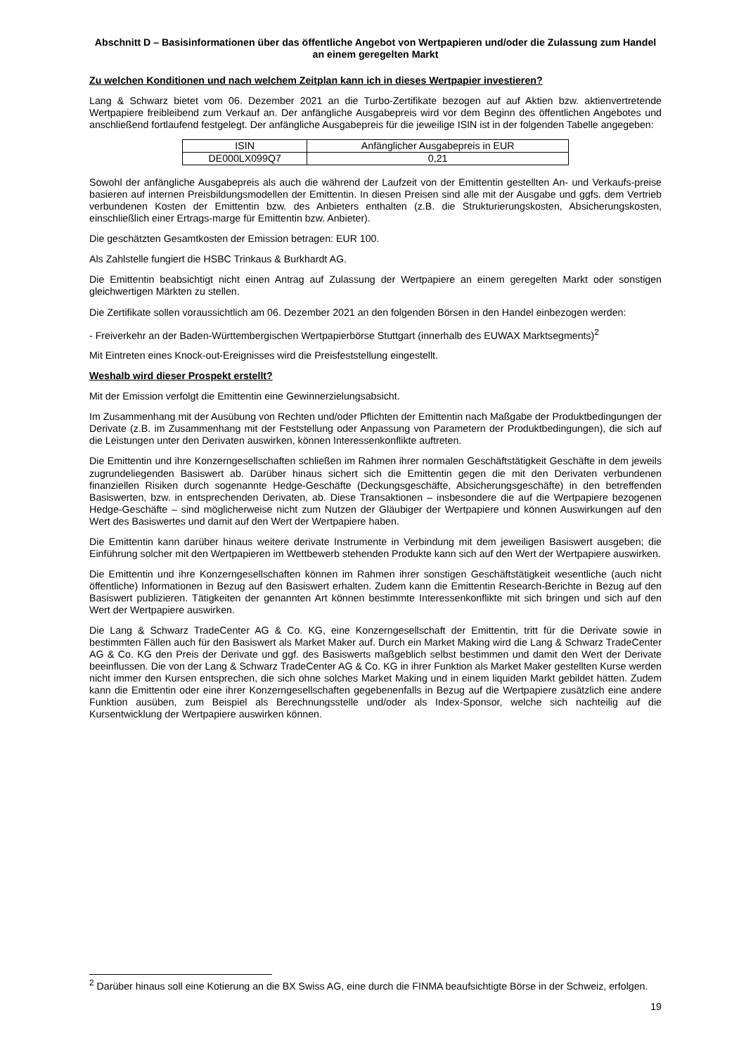Abschnitt D – Basisinformationen über das öffentliche Angebot von Wertpapieren und/oder die Zulassung zum Handel an einem geregelten Markt
Zu welchen Konditionen und nach welchem Zeitplan kann ich in dieses Wertpapier investieren?
Lang & Schwarz bietet vom 06. Dezember 2021 an die Turbo-Zertifikate bezogen auf auf Aktien bzw. aktienvertretende Wertpapiere freibleibend zum Verkauf an. Der anfängliche Ausgabepreis wird vor dem Beginn des öffentlichen Angebotes und anschließend fortlaufend festgelegt. Der anfängliche Ausgabepreis für die jeweilige ISIN ist in der folgenden Tabelle angegeben:
| ISIN | Anfänglicher Ausgabepreis in EUR |
| --- | --- |
| DE000LX099Q7 | 0,21 |
Sowohl der anfängliche Ausgabepreis als auch die während der Laufzeit von der Emittentin gestellten An- und Verkaufs-preise basieren auf internen Preisbildungsmodellen der Emittentin. In diesen Preisen sind alle mit der Ausgabe und ggfs. dem Vertrieb verbundenen Kosten der Emittentin bzw. des Anbieters enthalten (z.B. die Strukturierungskosten, Absicherungskosten, einschließlich einer Ertrags-marge für Emittentin bzw. Anbieter).
Die geschätzten Gesamtkosten der Emission betragen: EUR 100.
Als Zahlstelle fungiert die HSBC Trinkaus & Burkhardt AG.
Die Emittentin beabsichtigt nicht einen Antrag auf Zulassung der Wertpapiere an einem geregelten Markt oder sonstigen gleichwertigen Märkten zu stellen.
Die Zertifikate sollen voraussichtlich am 06. Dezember 2021 an den folgenden Börsen in den Handel einbezogen werden:
- Freiverkehr an der Baden-Württembergischen Wertpapierbörse Stuttgart (innerhalb des EUWAX Marktsegments)<sup>2</sup>
Mit Eintreten eines Knock-out-Ereignisses wird die Preisfeststellung eingestellt.
Weshalb wird dieser Prospekt erstellt?
Mit der Emission verfolgt die Emittentin eine Gewinnerzielungsabsicht.
Im Zusammenhang mit der Ausübung von Rechten und/oder Pflichten der Emittentin nach Maßgabe der Produktbedingungen der Derivate (z.B. im Zusammenhang mit der Feststellung oder Anpassung von Parametern der Produktbedingungen), die sich auf die Leistungen unter den Derivaten auswirken, können Interessenkonflikte auftreten.
Die Emittentin und ihre Konzerngesellschaften schließen im Rahmen ihrer normalen Geschäftstätigkeit Geschäfte in dem jeweils zugrundeliegenden Basiswert ab. Darüber hinaus sichert sich die Emittentin gegen die mit den Derivaten verbundenen finanziellen Risiken durch sogenannte Hedge-Geschäfte (Deckungsgeschäfte, Absicherungsgeschäfte) in den betreffenden Basiswerten, bzw. in entsprechenden Derivaten, ab. Diese Transaktionen – insbesondere die auf die Wertpapiere bezogenen Hedge-Geschäfte – sind möglicherweise nicht zum Nutzen der Gläubiger der Wertpapiere und können Auswirkungen auf den Wert des Basiswertes und damit auf den Wert der Wertpapiere haben.
Die Emittentin kann darüber hinaus weitere derivate Instrumente in Verbindung mit dem jeweiligen Basiswert ausgeben; die Einführung solcher mit den Wertpapieren im Wettbewerb stehenden Produkte kann sich auf den Wert der Wertpapiere auswirken.
Die Emittentin und ihre Konzerngesellschaften können im Rahmen ihrer sonstigen Geschäftstätigkeit wesentliche (auch nicht öffentliche) Informationen in Bezug auf den Basiswert erhalten. Zudem kann die Emittentin Research-Berichte in Bezug auf den Basiswert publizieren. Tätigkeiten der genannten Art können bestimmte Interessenkonflikte mit sich bringen und sich auf den Wert der Wertpapiere auswirken.
Die Lang & Schwarz TradeCenter AG & Co. KG, eine Konzerngesellschaft der Emittentin, tritt für die Derivate sowie in bestimmten Fällen auch für den Basiswert als Market Maker auf. Durch ein Market Making wird die Lang & Schwarz TradeCenter AG & Co. KG den Preis der Derivate und ggf. des Basiswerts maßgeblich selbst bestimmen und damit den Wert der Derivate beeinflussen. Die von der Lang & Schwarz TradeCenter AG & Co. KG in ihrer Funktion als Market Maker gestellten Kurse werden nicht immer den Kursen entsprechen, die sich ohne solches Market Making und in einem liquiden Markt gebildet hätten. Zudem kann die Emittentin oder eine ihrer Konzerngesellschaften gegebenenfalls in Bezug auf die Wertpapiere zusätzlich eine andere Funktion ausüben, zum Beispiel als Berechnungsstelle und/oder als Index-Sponsor, welche sich nachteilig auf die Kursentwicklung der Wertpapiere auswirken können.
<sup>2</sup> Darüber hinaus soll eine Kotierung an die BX Swiss AG, eine durch die FINMA beaufsichtigte Börse in der Schweiz, erfolgen.
19